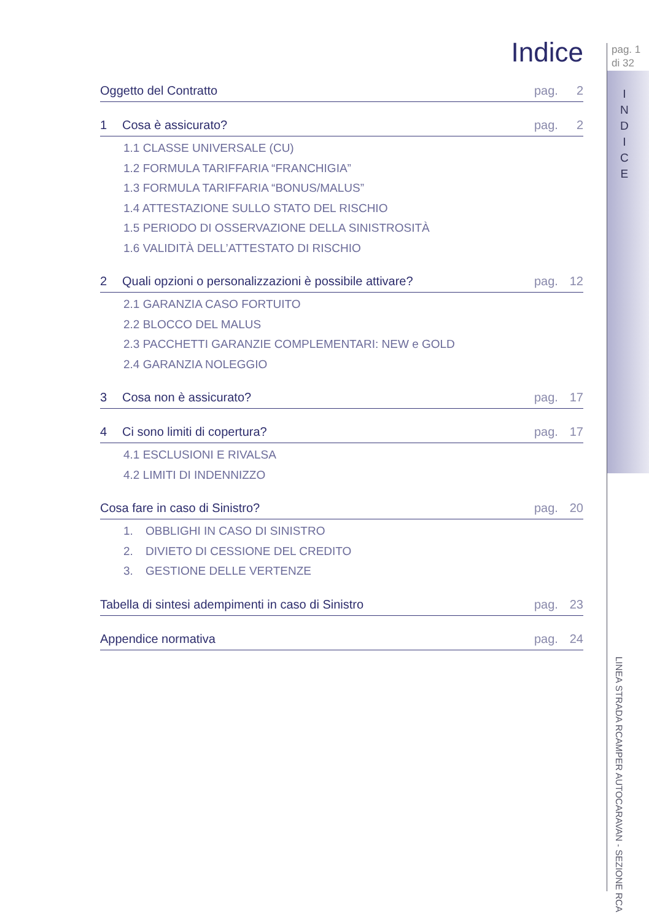pag. 1
di 32
I
N
D
I
C
E
LINEA STRADA RCAMPER AUTOCARAVAN - SEZIONE RCA
Indice
Oggetto del Contratto pag. 2
1 Cosa è assicurato? pag. 2
1.1 CLASSE UNIVERSALE (CU)
1.2 FORMULA TARIFFARIA “FRANCHIGIA”
1.3 FORMULA TARIFFARIA “BONUS/MALUS”
1.4 ATTESTAZIONE SULLO STATO DEL RISCHIO
1.5 PERIODO DI OSSERVAZIONE DELLA SINISTROSITÀ
1.6 VALIDITÀ DELL’ATTESTATO DI RISCHIO
2 Quali opzioni o personalizzazioni è possibile attivare? pag. 12
2.1 GARANZIA CASO FORTUITO
2.2 BLOCCO DEL MALUS
2.3 PACCHETTI GARANZIE COMPLEMENTARI: NEW e GOLD
2.4 GARANZIA NOLEGGIO
3 Cosa non è assicurato? pag. 17
4 Ci sono limiti di copertura? pag. 17
4.1 ESCLUSIONI E RIVALSA
4.2 LIMITI DI INDENNIZZO
Cosa fare in caso di Sinistro? pag. 20
1. OBBLIGHI IN CASO DI SINISTRO
2. DIVIETO DI CESSIONE DEL CREDITO
3. GESTIONE DELLE VERTENZE
Tabella di sintesi adempimenti in caso di Sinistro pag. 23
Appendice normativa pag. 24